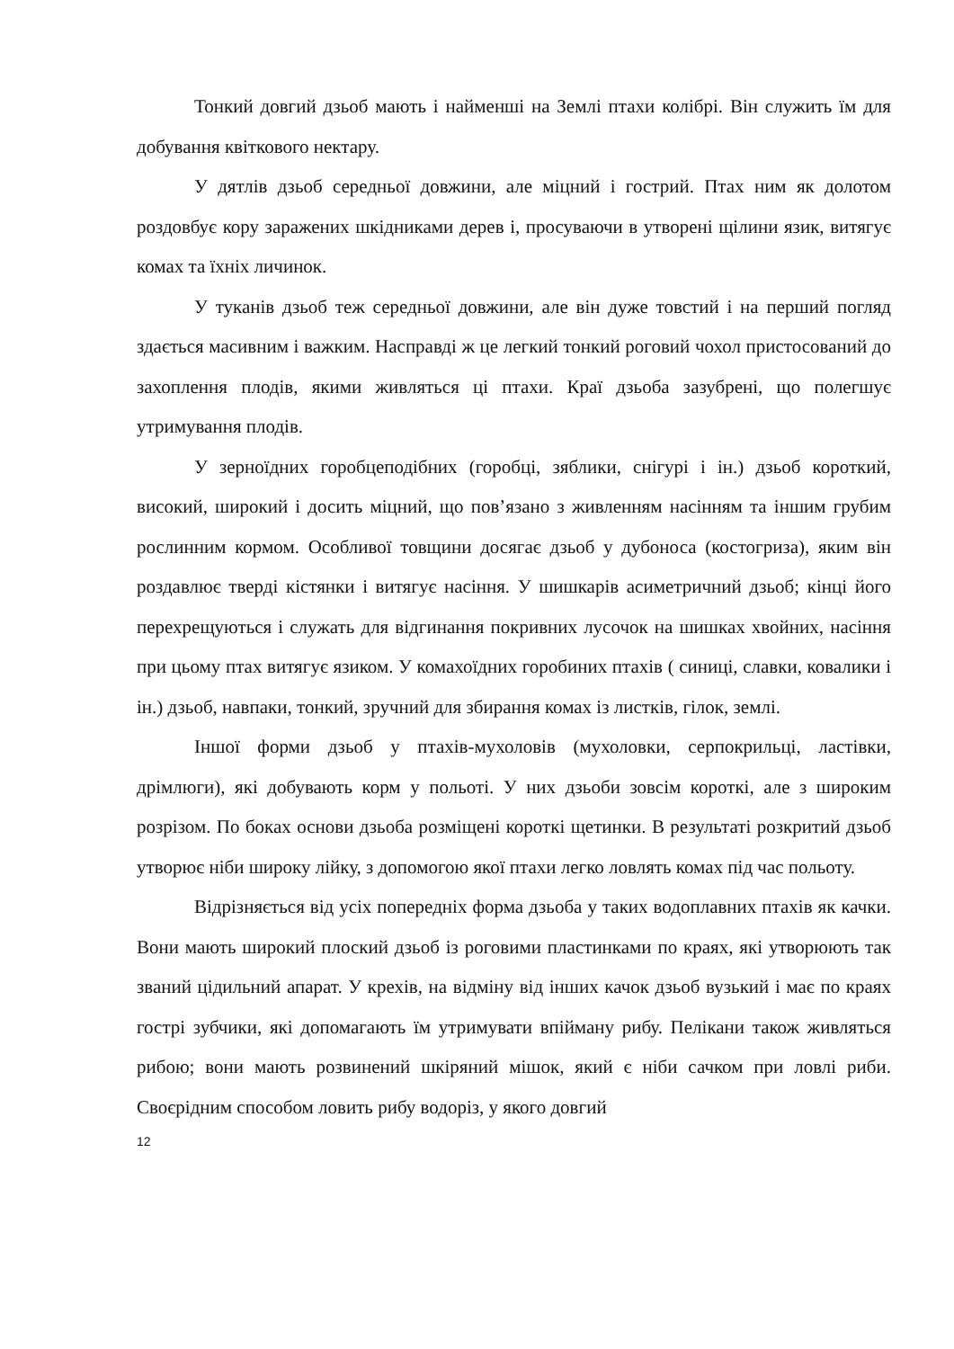Тонкий довгий дзьоб мають і найменші на Землі птахи колібрі. Він служить їм для добування квіткового нектару.
У дятлів дзьоб середньої довжини, але міцний і гострий. Птах ним як долотом роздовбує кору заражених шкідниками дерев і, просуваючи в утворені щілини язик, витягує комах та їхніх личинок.
У туканів дзьоб теж середньої довжини, але він дуже товстий і на перший погляд здається масивним і важким. Насправді ж це легкий тонкий роговий чохол пристосований до захоплення плодів, якими живляться ці птахи. Краї дзьоба зазубрені, що полегшує утримування плодів.
У зерноїдних горобцеподібних (горобці, зяблики, снігурі і ін.) дзьоб короткий, високий, широкий і досить міцний, що пов’язано з живленням насінням та іншим грубим рослинним кормом. Особливої товщини досягає дзьоб у дубоноса (костогриза), яким він роздавлює тверді кістянки і витягує насіння. У шишкарів асиметричний дзьоб; кінці його перехрещуються і служать для відгинання покривних лусочок на шишках хвойних, насіння при цьому птах витягує язиком. У комахоїдних горобиних птахів ( синиці, славки, ковалики і ін.) дзьоб, навпаки, тонкий, зручний для збирання комах із листків, гілок, землі.
Іншої форми дзьоб у птахів-мухоловів (мухоловки, серпокрильці, ластівки, дрімлюги), які добувають корм у польоті. У них дзьоби зовсім короткі, але з широким розрізом. По боках основи дзьоба розміщені короткі щетинки. В результаті розкритий дзьоб утворює ніби широку лійку, з допомогою якої птахи легко ловлять комах під час польоту.
Відрізняється від усіх попередніх форма дзьоба у таких водоплавних птахів як качки. Вони мають широкий плоский дзьоб із роговими пластинками по краях, які утворюють так званий цідильний апарат. У крехів, на відміну від інших качок дзьоб вузький і має по краях гострі зубчики, які допомагають їм утримувати впійману рибу. Пелікани також живляться рибою; вони мають розвинений шкіряний мішок, який є ніби сачком при ловлі риби. Своєрідним способом ловить рибу водоріз, у якого довгий
12